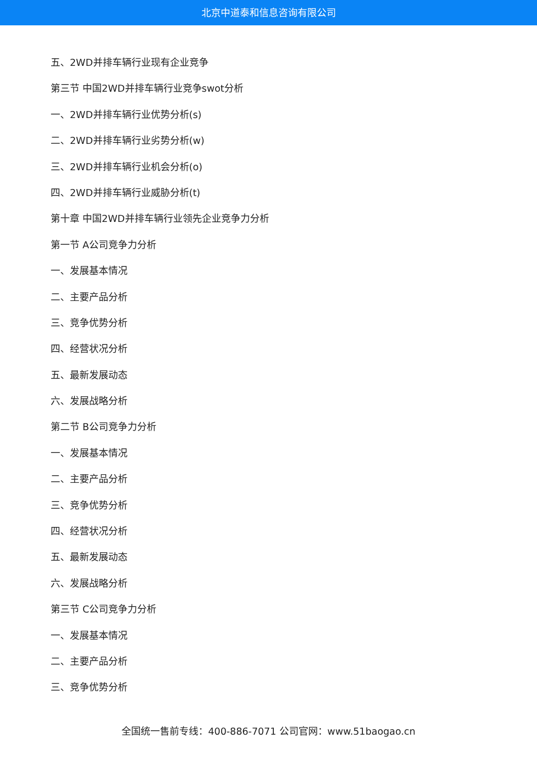北京中道泰和信息咨询有限公司
五、2WD并排车辆行业现有企业竞争
第三节 中国2WD并排车辆行业竞争swot分析
一、2WD并排车辆行业优势分析(s)
二、2WD并排车辆行业劣势分析(w)
三、2WD并排车辆行业机会分析(o)
四、2WD并排车辆行业威胁分析(t)
第十章 中国2WD并排车辆行业领先企业竞争力分析
第一节 A公司竞争力分析
一、发展基本情况
二、主要产品分析
三、竞争优势分析
四、经营状况分析
五、最新发展动态
六、发展战略分析
第二节 B公司竞争力分析
一、发展基本情况
二、主要产品分析
三、竞争优势分析
四、经营状况分析
五、最新发展动态
六、发展战略分析
第三节 C公司竞争力分析
一、发展基本情况
二、主要产品分析
三、竞争优势分析
全国统一售前专线：400-886-7071 公司官网：www.51baogao.cn